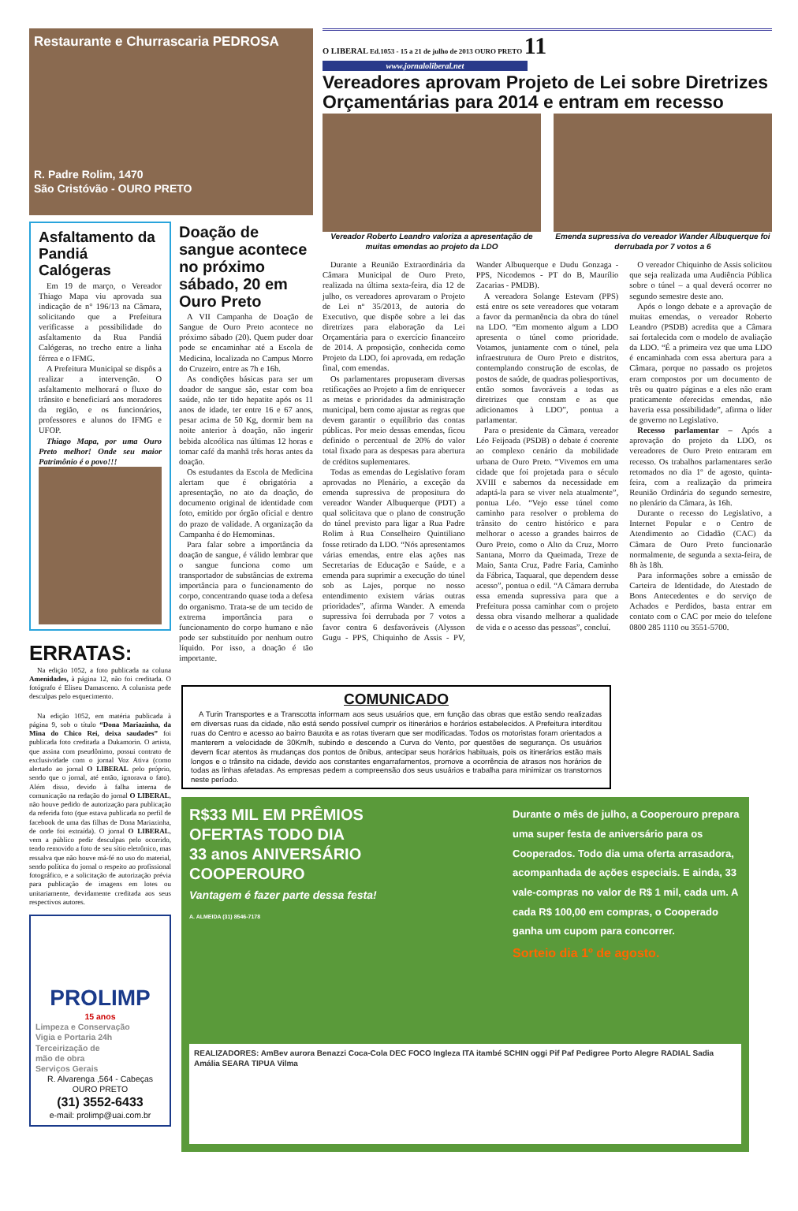Restaurante e Churrascaria PEDROSA
R. Padre Rolim, 1470
São Cristóvão - OURO PRETO
Asfaltamento da Pandiá Calógeras
Em 19 de março, o Vereador Thiago Mapa viu aprovada sua indicação de n° 196/13 na Câmara, solicitando que a Prefeitura verificasse a possibilidade do asfaltamento da Rua Pandiá Calógeras, no trecho entre a linha férrea e o IFMG.
A Prefeitura Municipal se dispôs a realizar a intervenção. O asfaltamento melhorará o fluxo do trânsito e beneficiará aos moradores da região, e os funcionários, professores e alunos do IFMG e UFOP.
Thiago Mapa, por uma Ouro Preto melhor! Onde seu maior Patrimônio é o povo!!!
ERRATAS:
Na edição 1052, a foto publicada na coluna Amenidades, à página 12, não foi creditada. O fotógrafo é Eliseu Damasceno. A colunista pede desculpas pelo esquecimento.
Na edição 1052, em matéria publicada à página 9, sob o título “Dona Mariazinha, da Mina do Chico Rei, deixa saudades” foi publicada foto creditada a Dukamorin. O artista, que assina com pseudônimo, possui contrato de exclusividade com o jornal Voz Ativa (como alertado ao jornal O LIBERAL pelo próprio, sendo que o jornal, até então, ignorava o fato). Além disso, devido à falha interna de comunicação na redação do jornal O LIBERAL, não houve pedido de autorização para publicação da referida foto (que estava publicada no perfil de facebook de uma das filhas de Dona Mariazinha, de onde foi extraída). O jornal O LIBERAL, vem a público pedir desculpas pelo ocorrido, tendo removido a foto de seu sítio eletrônico, mas ressalva que não houve má-fé no uso do material, sendo política do jornal o respeito ao profissional fotográfico, e a solicitação de autorização prévia para publicação de imagens em lotes ou unitariamente, devidamente creditada aos seus respectivos autores.
PROLIMP
15 anos
Limpeza e Conservação
Vigia e Portaria 24h
Terceirização de
mão de obra
Serviços Gerais
R. Alvarenga ,564 - Cabeças
OURO PRETO
(31) 3552-6433
e-mail: prolimp@uai.com.br
Doação de sangue acontece no próximo sábado, 20 em Ouro Preto
A VII Campanha de Doação de Sangue de Ouro Preto acontece no próximo sábado (20). Quem puder doar pode se encaminhar até a Escola de Medicina, localizada no Campus Morro do Cruzeiro, entre as 7h e 16h.
As condições básicas para ser um doador de sangue são, estar com boa saúde, não ter tido hepatite após os 11 anos de idade, ter entre 16 e 67 anos, pesar acima de 50 Kg, dormir bem na noite anterior à doação, não ingerir bebida alcoólica nas últimas 12 horas e tomar café da manhã três horas antes da doação.
Os estudantes da Escola de Medicina alertam que é obrigatória a apresentação, no ato da doação, do documento original de identidade com foto, emitido por órgão oficial e dentro do prazo de validade. A organização da Campanha é do Hemominas.
Para falar sobre a importância da doação de sangue, é válido lembrar que o sangue funciona como um transportador de substâncias de extrema importância para o funcionamento do corpo, concentrando quase toda a defesa do organismo. Trata-se de um tecido de extrema importância para o funcionamento do corpo humano e não pode ser substituído por nenhum outro líquido. Por isso, a doação é tão importante.
O LIBERAL Ed.1053 - 15 a 21 de julho de 2013 OURO PRETO 11
www.jornaloliberal.net
Vereadores aprovam Projeto de Lei sobre Diretrizes Orçamentárias para 2014 e entram em recesso
Vereador Roberto Leandro valoriza a apresentação de muitas emendas ao projeto da LDO
Emenda supressiva do vereador Wander Albuquerque foi derrubada por 7 votos a 6
Durante a Reunião Extraordinária da Câmara Municipal de Ouro Preto, realizada na última sexta-feira, dia 12 de julho, os vereadores aprovaram o Projeto de Lei nº 35/2013, de autoria do Executivo, que dispõe sobre a lei das diretrizes para elaboração da Lei Orçamentária para o exercício financeiro de 2014. A proposição, conhecida como Projeto da LDO, foi aprovada, em redação final, com emendas.
Os parlamentares propuseram diversas retificações ao Projeto a fim de enriquecer as metas e prioridades da administração municipal, bem como ajustar as regras que devem garantir o equilíbrio das contas públicas. Por meio dessas emendas, ficou definido o percentual de 20% do valor total fixado para as despesas para abertura de créditos suplementares.
Todas as emendas do Legislativo foram aprovadas no Plenário, a exceção da emenda supressiva de propositura do vereador Wander Albuquerque (PDT) a qual solicitava que o plano de construção do túnel previsto para ligar a Rua Padre Rolim à Rua Conselheiro Quintiliano fosse retirado da LDO. “Nós apresentamos várias emendas, entre elas ações nas Secretarias de Educação e Saúde, e a emenda para suprimir a execução do túnel sob as Lajes, porque no nosso entendimento existem várias outras prioridades”, afirma Wander. A emenda supressiva foi derrubada por 7 votos a favor contra 6 desfavoráveis (Alysson Gugu - PPS, Chiquinho de Assis - PV, Wander Albuquerque e Dudu Gonzaga - PPS, Nicodemos - PT do B, Maurílio Zacarias - PMDB).
A vereadora Solange Estevam (PPS) está entre os sete vereadores que votaram a favor da permanência da obra do túnel na LDO. “Em momento algum a LDO apresenta o túnel como prioridade. Votamos, juntamente com o túnel, pela infraestrutura de Ouro Preto e distritos, contemplando construção de escolas, de postos de saúde, de quadras poliesportivas, então somos favoráveis a todas as diretrizes que constam e as que adicionamos à LDO”, pontua a parlamentar.
Para o presidente da Câmara, vereador Léo Feijoada (PSDB) o debate é coerente ao complexo cenário da mobilidade urbana de Ouro Preto. “Vivemos em uma cidade que foi projetada para o século XVIII e sabemos da necessidade em adaptá-la para se viver nela atualmente”, pontua Léo. “Vejo esse túnel como caminho para resolver o problema do trânsito do centro histórico e para melhorar o acesso a grandes bairros de Ouro Preto, como o Alto da Cruz, Morro Santana, Morro da Queimada, Treze de Maio, Santa Cruz, Padre Faria, Caminho da Fábrica, Taquaral, que dependem desse acesso”, pontua o edil. “A Câmara derruba essa emenda supressiva para que a Prefeitura possa caminhar com o projeto dessa obra visando melhorar a qualidade de vida e o acesso das pessoas”, concluí.
O vereador Chiquinho de Assis solicitou que seja realizada uma Audiência Pública sobre o túnel – a qual deverá ocorrer no segundo semestre deste ano.
Após o longo debate e a aprovação de muitas emendas, o vereador Roberto Leandro (PSDB) acredita que a Câmara sai fortalecida com o modelo de avaliação da LDO. “É a primeira vez que uma LDO é encaminhada com essa abertura para a Câmara, porque no passado os projetos eram compostos por um documento de três ou quatro páginas e a eles não eram praticamente oferecidas emendas, não haveria essa possibilidade”, afirma o líder de governo no Legislativo.
Recesso parlamentar – Após a aprovação do projeto da LDO, os vereadores de Ouro Preto entraram em recesso. Os trabalhos parlamentares serão retomados no dia 1º de agosto, quinta-feira, com a realização da primeira Reunião Ordinária do segundo semestre, no plenário da Câmara, às 16h.
Durante o recesso do Legislativo, a Internet Popular e o Centro de Atendimento ao Cidadão (CAC) da Câmara de Ouro Preto funcionarão normalmente, de segunda a sexta-feira, de 8h às 18h.
Para informações sobre a emissão de Carteira de Identidade, do Atestado de Bons Antecedentes e do serviço de Achados e Perdidos, basta entrar em contato com o CAC por meio do telefone 0800 285 1110 ou 3551-5700.
COMUNICADO
A Turin Transportes e a Transcotta informam aos seus usuários que, em função das obras que estão sendo realizadas em diversas ruas da cidade, não está sendo possível cumprir os itinerários e horários estabelecidos. A Prefeitura interditou ruas do Centro e acesso ao bairro Bauxita e as rotas tiveram que ser modificadas. Todos os motoristas foram orientados a manterem a velocidade de 30Km/h, subindo e descendo a Curva do Vento, por questões de segurança. Os usuários devem ficar atentos às mudanças dos pontos de ônibus, antecipar seus horários habituais, pois os itinerários estão mais longos e o trânsito na cidade, devido aos constantes engarrafamentos, promove a ocorrência de atrasos nos horários de todas as linhas afetadas. As empresas pedem a compreensão dos seus usuários e trabalha para minimizar os transtornos neste período.
R$33 MIL EM PRÊMIOS
OFERTAS TODO DIA
33 anos ANIVERSÁRIO
COOPEROURO
Vantagem é fazer parte dessa festa!
A. ALMEIDA (31) 8546-7178
Durante o mês de julho, a Cooperouro prepara uma super festa de aniversário para os Cooperados. Todo dia uma oferta arrasadora, acompanhada de ações especiais. E ainda, 33 vale-compras no valor de R$ 1 mil, cada um. A cada R$ 100,00 em compras, o Cooperado ganha um cupom para concorrer.
Sorteio dia 1º de agosto.
REALIZADORES: AmBev aurora Benazzi Coca-Cola DEC FOCO Ingleza ITA itambé SCHIN oggi Pif Paf Pedigree Porto Alegre RADIAL Sadia Amália SEARA TIPUA Vilma